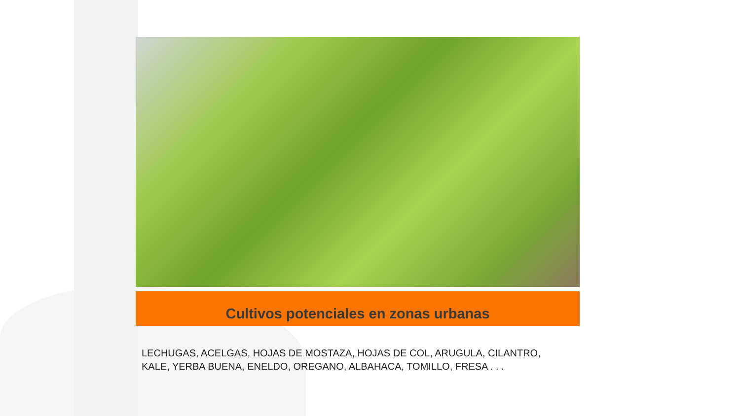Cultivos potenciales en zonas urbanas
LECHUGAS, ACELGAS, HOJAS DE MOSTAZA, HOJAS DE COL, ARUGULA, CILANTRO,
KALE, YERBA BUENA, ENELDO, OREGANO, ALBAHACA, TOMILLO, FRESA . . .